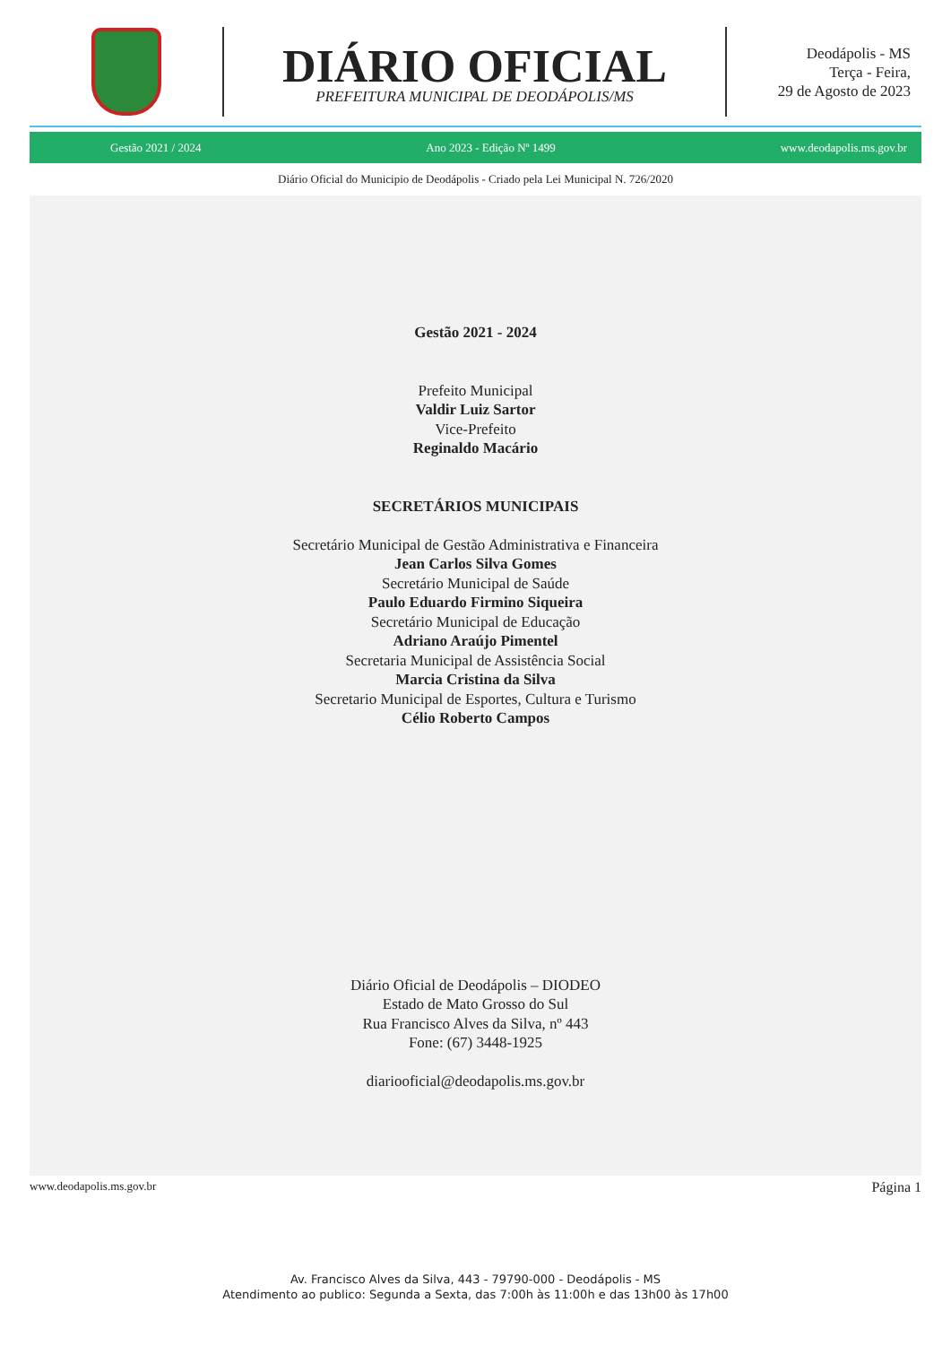DIÁRIO OFICIAL
PREFEITURA MUNICIPAL DE DEODÁPOLIS/MS
Deodápolis - MS
Terça - Feira,
29 de Agosto de 2023
Gestão 2021 / 2024 Ano 2023 - Edição Nº 1499 www.deodapolis.ms.gov.br
Diário Oficial do Municipio de Deodápolis - Criado pela Lei Municipal N. 726/2020
Gestão 2021 - 2024
Prefeito Municipal
Valdir Luiz Sartor
Vice-Prefeito
Reginaldo Macário
SECRETÁRIOS MUNICIPAIS
Secretário Municipal de Gestão Administrativa e Financeira
Jean Carlos Silva Gomes
Secretário Municipal de Saúde
Paulo Eduardo Firmino Siqueira
Secretário Municipal de Educação
Adriano Araújo Pimentel
Secretaria Municipal de Assistência Social
Marcia Cristina da Silva
Secretario Municipal de Esportes, Cultura e Turismo
Célio Roberto Campos
Diário Oficial de Deodápolis – DIODEO
Estado de Mato Grosso do Sul
Rua Francisco Alves da Silva, nº 443
Fone: (67) 3448-1925
diariooficial@deodapolis.ms.gov.br
www.deodapolis.ms.gov.br Página 1
Av. Francisco Alves da Silva, 443 - 79790-000 - Deodápolis - MS
Atendimento ao publico: Segunda a Sexta, das 7:00h às 11:00h e das 13h00 às 17h00